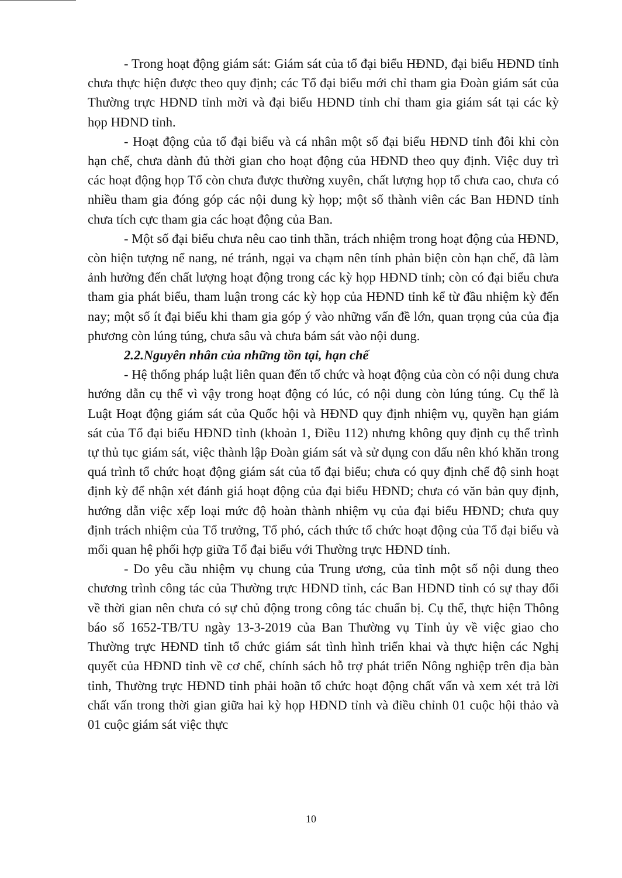- Trong hoạt động giám sát: Giám sát của tổ đại biểu HĐND, đại biểu HĐND tỉnh chưa thực hiện được theo quy định; các Tổ đại biểu mới chỉ tham gia Đoàn giám sát của Thường trực HĐND tỉnh mời và đại biểu HĐND tỉnh chỉ tham gia giám sát tại các kỳ họp HĐND tỉnh.
- Hoạt động của tổ đại biểu và cá nhân một số đại biểu HĐND tỉnh đôi khi còn hạn chế, chưa dành đủ thời gian cho hoạt động của HĐND theo quy định. Việc duy trì các hoạt động họp Tổ còn chưa được thường xuyên, chất lượng họp tổ chưa cao, chưa có nhiều tham gia đóng góp các nội dung kỳ họp; một số thành viên các Ban HĐND tỉnh chưa tích cực tham gia các hoạt động của Ban.
- Một số đại biểu chưa nêu cao tinh thần, trách nhiệm trong hoạt động của HĐND, còn hiện tượng nể nang, né tránh, ngại va chạm nên tính phản biện còn hạn chế, đã làm ảnh hưởng đến chất lượng hoạt động trong các kỳ họp HĐND tỉnh; còn có đại biểu chưa tham gia phát biểu, tham luận trong các kỳ họp của HĐND tỉnh kể từ đầu nhiệm kỳ đến nay; một số ít đại biểu khi tham gia góp ý vào những vấn đề lớn, quan trọng của của địa phương còn lúng túng, chưa sâu và chưa bám sát vào nội dung.
2.2.Nguyên nhân của những tồn tại, hạn chế
- Hệ thống pháp luật liên quan đến tổ chức và hoạt động của còn có nội dung chưa hướng dẫn cụ thể vì vậy trong hoạt động có lúc, có nội dung còn lúng túng. Cụ thể là Luật Hoạt động giám sát của Quốc hội và HĐND quy định nhiệm vụ, quyền hạn giám sát của Tổ đại biểu HĐND tỉnh (khoản 1, Điều 112) nhưng không quy định cụ thể trình tự thủ tục giám sát, việc thành lập Đoàn giám sát và sử dụng con dấu nên khó khăn trong quá trình tổ chức hoạt động giám sát của tổ đại biểu; chưa có quy định chế độ sinh hoạt định kỳ để nhận xét đánh giá hoạt động của đại biểu HĐND; chưa có văn bản quy định, hướng dẫn việc xếp loại mức độ hoàn thành nhiệm vụ của đại biểu HĐND; chưa quy định trách nhiệm của Tổ trưởng, Tổ phó, cách thức tổ chức hoạt động của Tổ đại biểu và mối quan hệ phối hợp giữa Tổ đại biểu với Thường trực HĐND tỉnh.
- Do yêu cầu nhiệm vụ chung của Trung ương, của tỉnh một số nội dung theo chương trình công tác của Thường trực HĐND tỉnh, các Ban HĐND tỉnh có sự thay đổi về thời gian nên chưa có sự chủ động trong công tác chuẩn bị. Cụ thể, thực hiện Thông báo số 1652-TB/TU ngày 13-3-2019 của Ban Thường vụ Tỉnh ủy về việc giao cho Thường trực HĐND tỉnh tổ chức giám sát tình hình triển khai và thực hiện các Nghị quyết của HĐND tỉnh về cơ chế, chính sách hỗ trợ phát triển Nông nghiệp trên địa bàn tỉnh, Thường trực HĐND tỉnh phải hoãn tổ chức hoạt động chất vấn và xem xét trả lời chất vấn trong thời gian giữa hai kỳ họp HĐND tỉnh và điều chỉnh 01 cuộc hội thảo và 01 cuộc giám sát việc thực
10